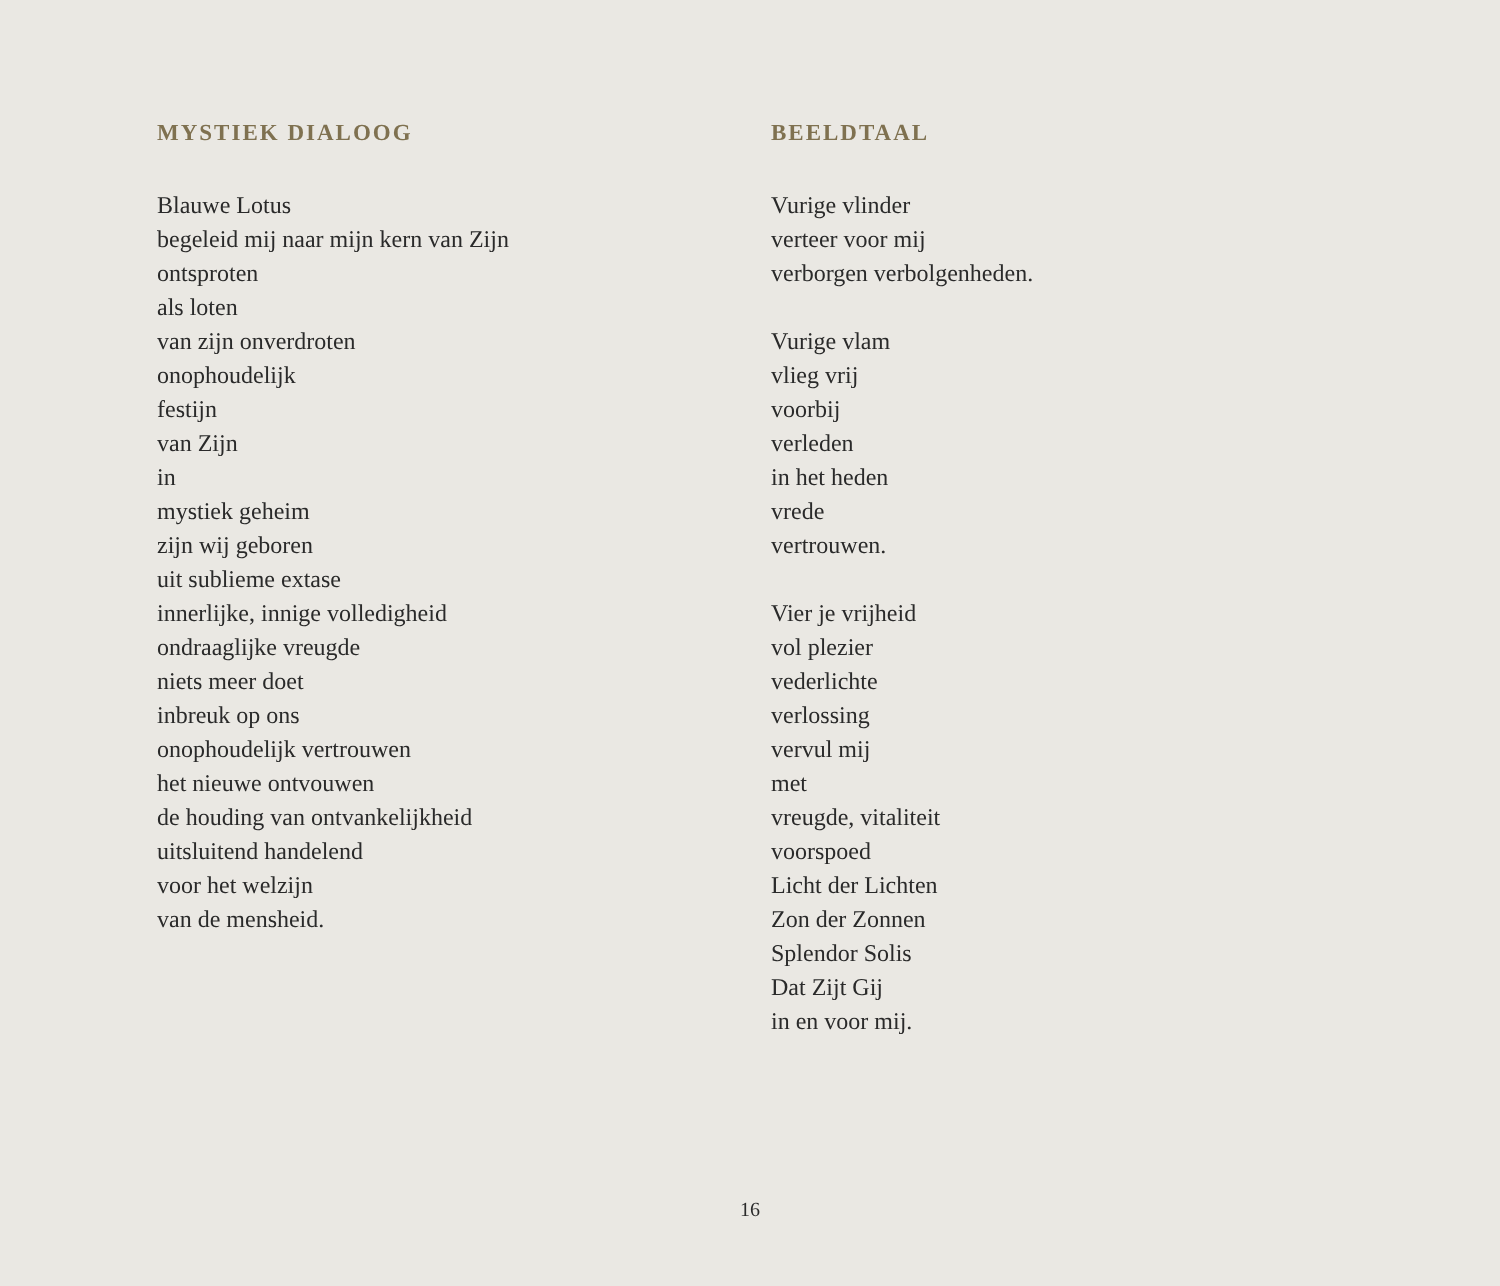MYSTIEK DIALOOG
Blauwe Lotus
begeleid mij naar mijn kern van Zijn
ontsproten
als loten
van zijn onverdroten
onophoudelijk
festijn
van Zijn
in
mystiek geheim
zijn wij geboren
uit sublieme extase
innerlijke, innige volledigheid
ondraaglijke vreugde
niets meer doet
inbreuk op ons
onophoudelijk vertrouwen
het nieuwe ontvouwen
de houding van ontvankelijkheid
uitsluitend handelend
voor het welzijn
van de mensheid.
BEELDTAAL
Vurige vlinder
verteer voor mij
verborgen verbolgenheden.
Vurige vlam
vlieg vrij
voorbij
verleden
in het heden
vrede
vertrouwen.
Vier je vrijheid
vol plezier
vederlichte
verlossing
vervul mij
met
vreugde, vitaliteit
voorspoed
Licht der Lichten
Zon der Zonnen
Splendor Solis
Dat Zijt Gij
in en voor mij.
16